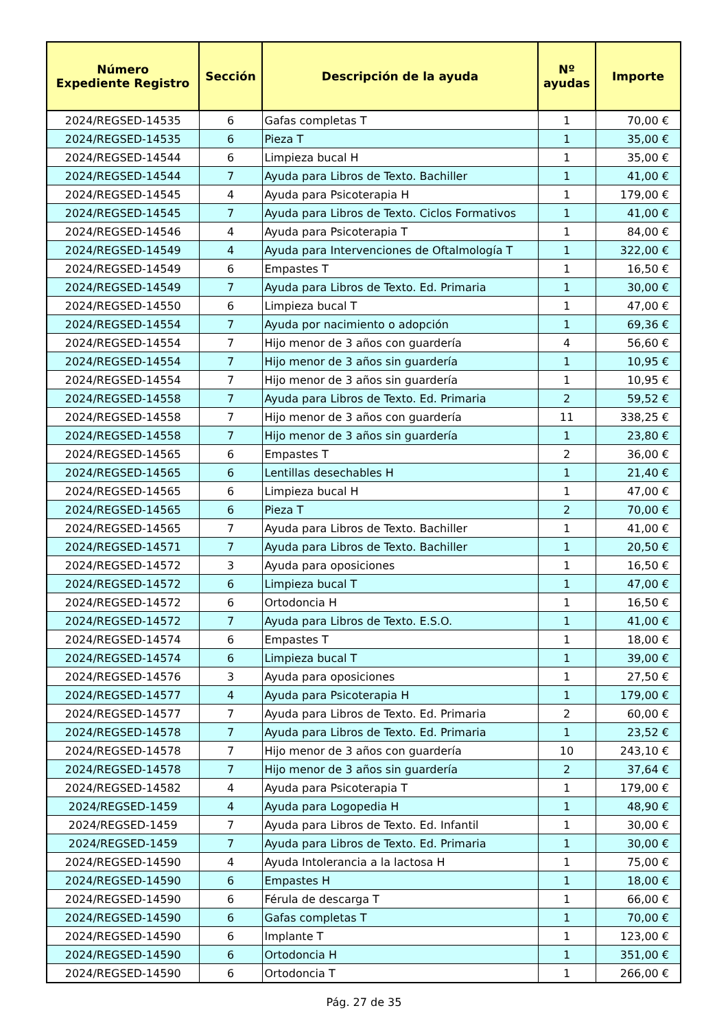| Número Expediente Registro | Sección | Descripción de la ayuda | Nº ayudas | Importe |
| --- | --- | --- | --- | --- |
| 2024/REGSED-14535 | 6 | Gafas completas T | 1 | 70,00 € |
| 2024/REGSED-14535 | 6 | Pieza T | 1 | 35,00 € |
| 2024/REGSED-14544 | 6 | Limpieza bucal H | 1 | 35,00 € |
| 2024/REGSED-14544 | 7 | Ayuda para Libros de Texto. Bachiller | 1 | 41,00 € |
| 2024/REGSED-14545 | 4 | Ayuda para Psicoterapia H | 1 | 179,00 € |
| 2024/REGSED-14545 | 7 | Ayuda para Libros de Texto. Ciclos Formativos | 1 | 41,00 € |
| 2024/REGSED-14546 | 4 | Ayuda para Psicoterapia T | 1 | 84,00 € |
| 2024/REGSED-14549 | 4 | Ayuda para Intervenciones de Oftalmología T | 1 | 322,00 € |
| 2024/REGSED-14549 | 6 | Empastes T | 1 | 16,50 € |
| 2024/REGSED-14549 | 7 | Ayuda para Libros de Texto. Ed. Primaria | 1 | 30,00 € |
| 2024/REGSED-14550 | 6 | Limpieza bucal T | 1 | 47,00 € |
| 2024/REGSED-14554 | 7 | Ayuda por nacimiento o adopción | 1 | 69,36 € |
| 2024/REGSED-14554 | 7 | Hijo menor de 3 años con guardería | 4 | 56,60 € |
| 2024/REGSED-14554 | 7 | Hijo menor de 3 años sin guardería | 1 | 10,95 € |
| 2024/REGSED-14554 | 7 | Hijo menor de 3 años sin guardería | 1 | 10,95 € |
| 2024/REGSED-14558 | 7 | Ayuda para Libros de Texto. Ed. Primaria | 2 | 59,52 € |
| 2024/REGSED-14558 | 7 | Hijo menor de 3 años con guardería | 11 | 338,25 € |
| 2024/REGSED-14558 | 7 | Hijo menor de 3 años sin guardería | 1 | 23,80 € |
| 2024/REGSED-14565 | 6 | Empastes T | 2 | 36,00 € |
| 2024/REGSED-14565 | 6 | Lentillas desechables H | 1 | 21,40 € |
| 2024/REGSED-14565 | 6 | Limpieza bucal H | 1 | 47,00 € |
| 2024/REGSED-14565 | 6 | Pieza T | 2 | 70,00 € |
| 2024/REGSED-14565 | 7 | Ayuda para Libros de Texto. Bachiller | 1 | 41,00 € |
| 2024/REGSED-14571 | 7 | Ayuda para Libros de Texto. Bachiller | 1 | 20,50 € |
| 2024/REGSED-14572 | 3 | Ayuda para oposiciones | 1 | 16,50 € |
| 2024/REGSED-14572 | 6 | Limpieza bucal T | 1 | 47,00 € |
| 2024/REGSED-14572 | 6 | Ortodoncia H | 1 | 16,50 € |
| 2024/REGSED-14572 | 7 | Ayuda para Libros de Texto. E.S.O. | 1 | 41,00 € |
| 2024/REGSED-14574 | 6 | Empastes T | 1 | 18,00 € |
| 2024/REGSED-14574 | 6 | Limpieza bucal T | 1 | 39,00 € |
| 2024/REGSED-14576 | 3 | Ayuda para oposiciones | 1 | 27,50 € |
| 2024/REGSED-14577 | 4 | Ayuda para Psicoterapia H | 1 | 179,00 € |
| 2024/REGSED-14577 | 7 | Ayuda para Libros de Texto. Ed. Primaria | 2 | 60,00 € |
| 2024/REGSED-14578 | 7 | Ayuda para Libros de Texto. Ed. Primaria | 1 | 23,52 € |
| 2024/REGSED-14578 | 7 | Hijo menor de 3 años con guardería | 10 | 243,10 € |
| 2024/REGSED-14578 | 7 | Hijo menor de 3 años sin guardería | 2 | 37,64 € |
| 2024/REGSED-14582 | 4 | Ayuda para Psicoterapia T | 1 | 179,00 € |
| 2024/REGSED-1459 | 4 | Ayuda para Logopedia H | 1 | 48,90 € |
| 2024/REGSED-1459 | 7 | Ayuda para Libros de Texto. Ed. Infantil | 1 | 30,00 € |
| 2024/REGSED-1459 | 7 | Ayuda para Libros de Texto. Ed. Primaria | 1 | 30,00 € |
| 2024/REGSED-14590 | 4 | Ayuda Intolerancia a la lactosa H | 1 | 75,00 € |
| 2024/REGSED-14590 | 6 | Empastes H | 1 | 18,00 € |
| 2024/REGSED-14590 | 6 | Férula de descarga T | 1 | 66,00 € |
| 2024/REGSED-14590 | 6 | Gafas completas T | 1 | 70,00 € |
| 2024/REGSED-14590 | 6 | Implante T | 1 | 123,00 € |
| 2024/REGSED-14590 | 6 | Ortodoncia H | 1 | 351,00 € |
| 2024/REGSED-14590 | 6 | Ortodoncia T | 1 | 266,00 € |
Pág. 27 de 35